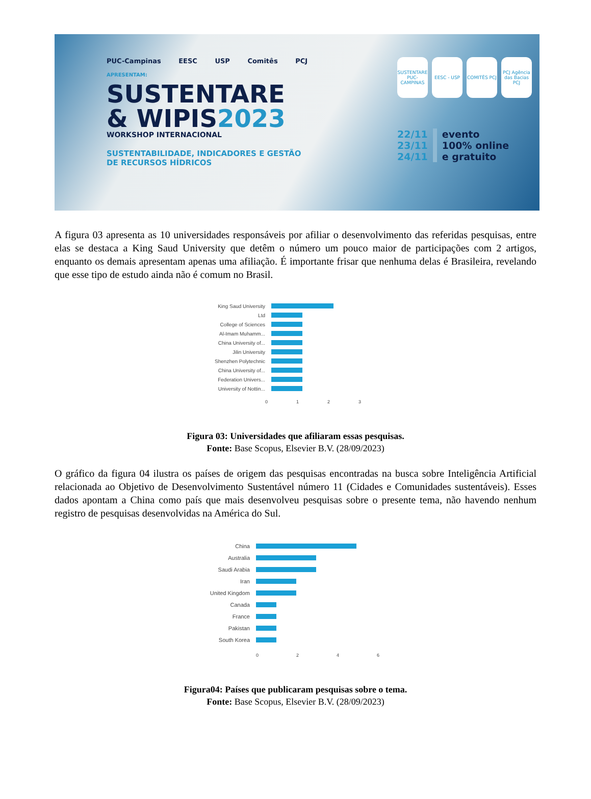PUC-Campinas EESC USP Comitês PCJ
APRESENTAM:
SUSTENTARE
& WIPIS2023
WORKSHOP INTERNACIONAL
SUSTENTABILIDADE, INDICADORES E GESTÃO
DE RECURSOS HÍDRICOS
SUSTENTARE PUC-CAMPINAS
EESC - USP COMITÊS PCJ PCJ Agência das Bacias PCJ
22/11
23/11
24/11
evento
100% online
e gratuito
A figura 03 apresenta as 10 universidades responsáveis por afiliar o desenvolvimento das referidas pesquisas, entre elas se destaca a King Saud University que detêm o número um pouco maior de participações com 2 artigos, enquanto os demais apresentam apenas uma afiliação. É importante frisar que nenhuma delas é Brasileira, revelando que esse tipo de estudo ainda não é comum no Brasil.
King Saud University
Ltd
College of Sciences
Al-Imam Muhamm...
China University of...
Jilin University
Shenzhen Polytechnic
China University of...
Federation Univers...
University of Nottin...
0 1 2 3
Figura 03: Universidades que afiliaram essas pesquisas.
Fonte: Base Scopus, Elsevier B.V. (28/09/2023)
O gráfico da figura 04 ilustra os países de origem das pesquisas encontradas na busca sobre Inteligência Artificial relacionada ao Objetivo de Desenvolvimento Sustentável número 11 (Cidades e Comunidades sustentáveis). Esses dados apontam a China como país que mais desenvolveu pesquisas sobre o presente tema, não havendo nenhum registro de pesquisas desenvolvidas na América do Sul.
China
Australia
Saudi Arabia
Iran
United Kingdom
Canada
France
Pakistan
South Korea
0 2 4 6
Figura04: Países que publicaram pesquisas sobre o tema.
Fonte: Base Scopus, Elsevier B.V. (28/09/2023)